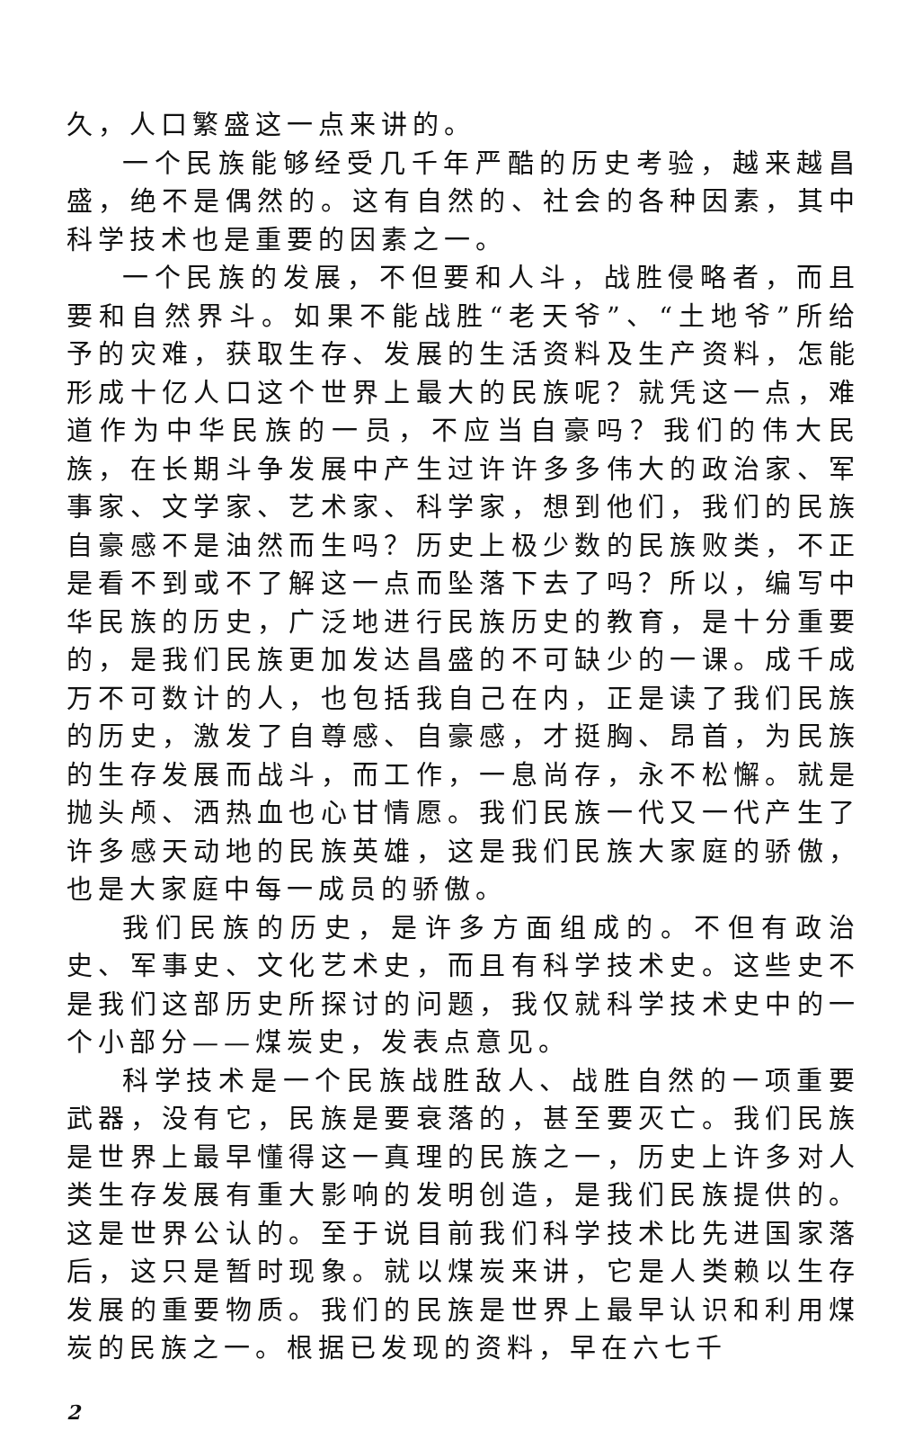久，人口繁盛这一点来讲的。
一个民族能够经受几千年严酷的历史考验，越来越昌盛，绝不是偶然的。这有自然的、社会的各种因素，其中科学技术也是重要的因素之一。
一个民族的发展，不但要和人斗，战胜侵略者，而且要和自然界斗。如果不能战胜“老天爷”、“土地爷”所给予的灾难，获取生存、发展的生活资料及生产资料，怎能形成十亿人口这个世界上最大的民族呢？就凭这一点，难道作为中华民族的一员，不应当自豪吗？我们的伟大民族，在长期斗争发展中产生过许许多多伟大的政治家、军事家、文学家、艺术家、科学家，想到他们，我们的民族自豪感不是油然而生吗？历史上极少数的民族败类，不正是看不到或不了解这一点而坠落下去了吗？所以，编写中华民族的历史，广泛地进行民族历史的教育，是十分重要的，是我们民族更加发达昌盛的不可缺少的一课。成千成万不可数计的人，也包括我自己在内，正是读了我们民族的历史，激发了自尊感、自豪感，才挺胸、昂首，为民族的生存发展而战斗，而工作，一息尚存，永不松懈。就是抛头颅、洒热血也心甘情愿。我们民族一代又一代产生了许多感天动地的民族英雄，这是我们民族大家庭的骄傲，也是大家庭中每一成员的骄傲。
我们民族的历史，是许多方面组成的。不但有政治史、军事史、文化艺术史，而且有科学技术史。这些史不是我们这部历史所探讨的问题，我仅就科学技术史中的一个小部分——煤炭史，发表点意见。
科学技术是一个民族战胜敌人、战胜自然的一项重要武器，没有它，民族是要衰落的，甚至要灭亡。我们民族是世界上最早懂得这一真理的民族之一，历史上许多对人类生存发展有重大影响的发明创造，是我们民族提供的。这是世界公认的。至于说目前我们科学技术比先进国家落后，这只是暂时现象。就以煤炭来讲，它是人类赖以生存发展的重要物质。我们的民族是世界上最早认识和利用煤炭的民族之一。根据已发现的资料，早在六七千
2